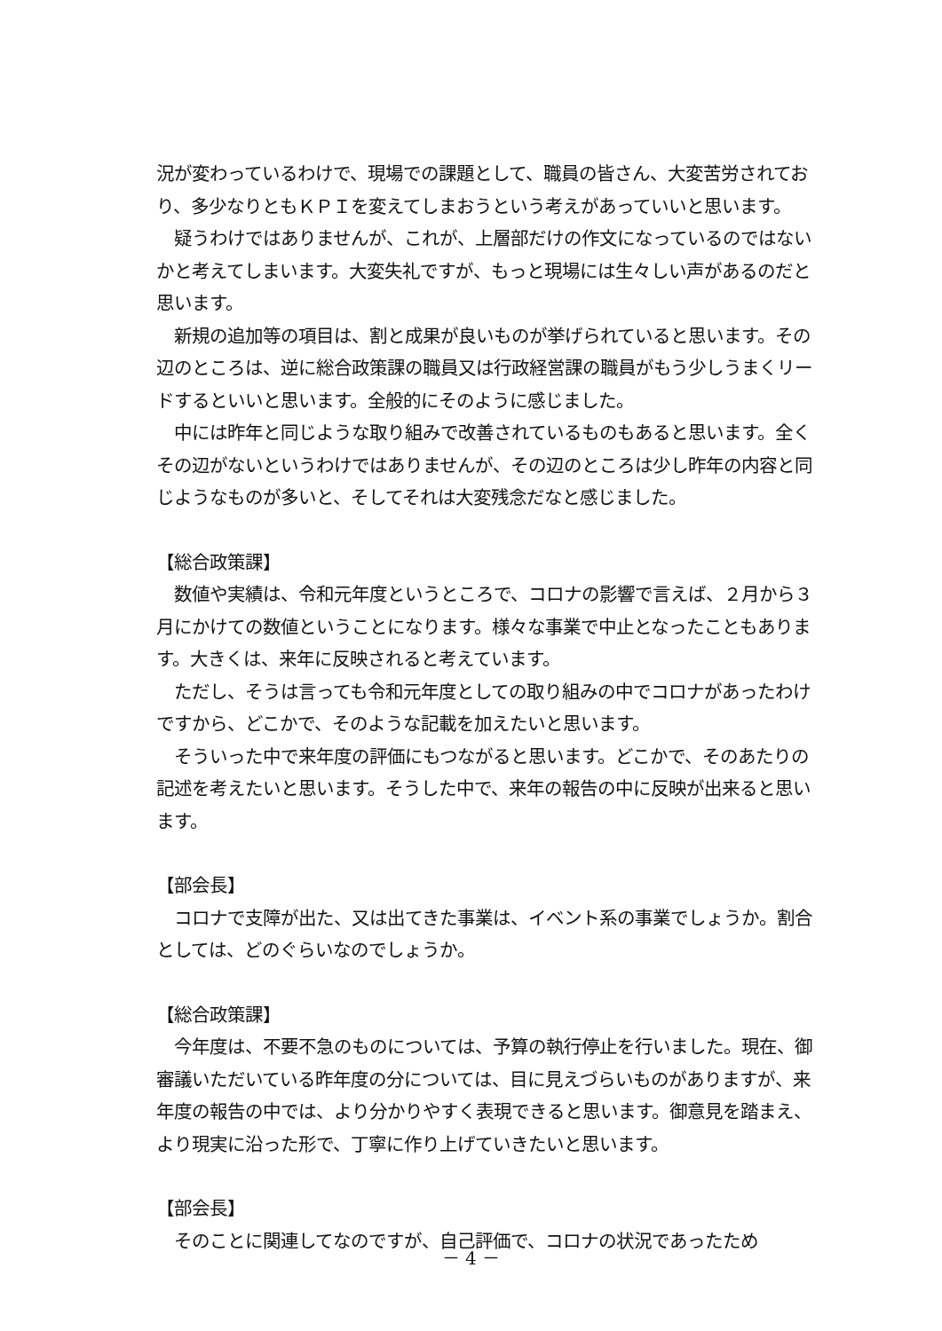況が変わっているわけで、現場での課題として、職員の皆さん、大変苦労されており、多少なりともＫＰＩを変えてしまおうという考えがあっていいと思います。
　疑うわけではありませんが、これが、上層部だけの作文になっているのではないかと考えてしまいます。大変失礼ですが、もっと現場には生々しい声があるのだと思います。
　新規の追加等の項目は、割と成果が良いものが挙げられていると思います。その辺のところは、逆に総合政策課の職員又は行政経営課の職員がもう少しうまくリードするといいと思います。全般的にそのように感じました。
　中には昨年と同じような取り組みで改善されているものもあると思います。全くその辺がないというわけではありませんが、その辺のところは少し昨年の内容と同じようなものが多いと、そしてそれは大変残念だなと感じました。
【総合政策課】
　数値や実績は、令和元年度というところで、コロナの影響で言えば、２月から３月にかけての数値ということになります。様々な事業で中止となったこともあります。大きくは、来年に反映されると考えています。
　ただし、そうは言っても令和元年度としての取り組みの中でコロナがあったわけですから、どこかで、そのような記載を加えたいと思います。
　そういった中で来年度の評価にもつながると思います。どこかで、そのあたりの記述を考えたいと思います。そうした中で、来年の報告の中に反映が出来ると思います。
【部会長】
　コロナで支障が出た、又は出てきた事業は、イベント系の事業でしょうか。割合としては、どのぐらいなのでしょうか。
【総合政策課】
　今年度は、不要不急のものについては、予算の執行停止を行いました。現在、御審議いただいている昨年度の分については、目に見えづらいものがありますが、来年度の報告の中では、より分かりやすく表現できると思います。御意見を踏まえ、より現実に沿った形で、丁寧に作り上げていきたいと思います。
【部会長】
　そのことに関連してなのですが、自己評価で、コロナの状況であったため
－ 4 －